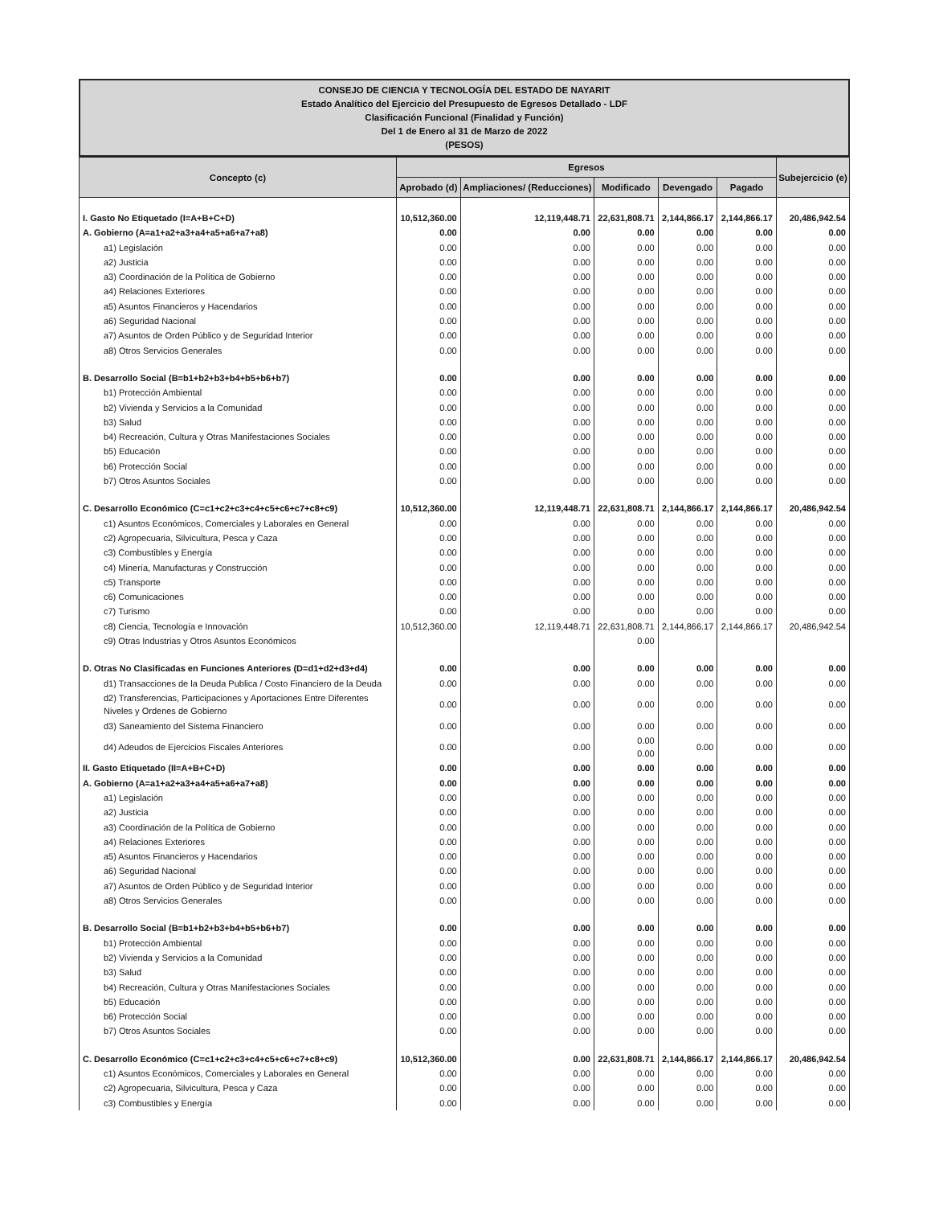CONSEJO DE CIENCIA Y TECNOLOGÍA DEL ESTADO DE NAYARIT
Estado Analítico del Ejercicio del Presupuesto de Egresos Detallado - LDF
Clasificación Funcional (Finalidad y Función)
Del 1 de Enero al 31 de Marzo de 2022
(PESOS)
| Concepto (c) | Egresos | | | | | Subejercicio (e) |
| --- | --- | --- | --- | --- | --- | --- |
| | Aprobado (d) | Ampliaciones/ (Reducciones) | Modificado | Devengado | Pagado | |
| I. Gasto No Etiquetado (I=A+B+C+D) | 10,512,360.00 | 12,119,448.71 | 22,631,808.71 | 2,144,866.17 | 2,144,866.17 | 20,486,942.54 |
| A. Gobierno (A=a1+a2+a3+a4+a5+a6+a7+a8) | 0.00 | 0.00 | 0.00 | 0.00 | 0.00 | 0.00 |
| a1) Legislación | 0.00 | 0.00 | 0.00 | 0.00 | 0.00 | 0.00 |
| a2) Justicia | 0.00 | 0.00 | 0.00 | 0.00 | 0.00 | 0.00 |
| a3) Coordinación de la Política de Gobierno | 0.00 | 0.00 | 0.00 | 0.00 | 0.00 | 0.00 |
| a4) Relaciones Exteriores | 0.00 | 0.00 | 0.00 | 0.00 | 0.00 | 0.00 |
| a5) Asuntos Financieros y Hacendarios | 0.00 | 0.00 | 0.00 | 0.00 | 0.00 | 0.00 |
| a6) Seguridad Nacional | 0.00 | 0.00 | 0.00 | 0.00 | 0.00 | 0.00 |
| a7) Asuntos de Orden Público y de Seguridad Interior | 0.00 | 0.00 | 0.00 | 0.00 | 0.00 | 0.00 |
| a8) Otros Servicios Generales | 0.00 | 0.00 | 0.00 | 0.00 | 0.00 | 0.00 |
| B. Desarrollo Social (B=b1+b2+b3+b4+b5+b6+b7) | 0.00 | 0.00 | 0.00 | 0.00 | 0.00 | 0.00 |
| b1) Protección Ambiental | 0.00 | 0.00 | 0.00 | 0.00 | 0.00 | 0.00 |
| b2) Vivienda y Servicios a la Comunidad | 0.00 | 0.00 | 0.00 | 0.00 | 0.00 | 0.00 |
| b3) Salud | 0.00 | 0.00 | 0.00 | 0.00 | 0.00 | 0.00 |
| b4) Recreación, Cultura y Otras Manifestaciones Sociales | 0.00 | 0.00 | 0.00 | 0.00 | 0.00 | 0.00 |
| b5) Educación | 0.00 | 0.00 | 0.00 | 0.00 | 0.00 | 0.00 |
| b6) Protección Social | 0.00 | 0.00 | 0.00 | 0.00 | 0.00 | 0.00 |
| b7) Otros Asuntos Sociales | 0.00 | 0.00 | 0.00 | 0.00 | 0.00 | 0.00 |
| C. Desarrollo Económico (C=c1+c2+c3+c4+c5+c6+c7+c8+c9) | 10,512,360.00 | 12,119,448.71 | 22,631,808.71 | 2,144,866.17 | 2,144,866.17 | 20,486,942.54 |
| c1) Asuntos Económicos, Comerciales y Laborales en General | 0.00 | 0.00 | 0.00 | 0.00 | 0.00 | 0.00 |
| c2) Agropecuaria, Silvicultura, Pesca y Caza | 0.00 | 0.00 | 0.00 | 0.00 | 0.00 | 0.00 |
| c3) Combustibles y Energía | 0.00 | 0.00 | 0.00 | 0.00 | 0.00 | 0.00 |
| c4) Minería, Manufacturas y Construcción | 0.00 | 0.00 | 0.00 | 0.00 | 0.00 | 0.00 |
| c5) Transporte | 0.00 | 0.00 | 0.00 | 0.00 | 0.00 | 0.00 |
| c6) Comunicaciones | 0.00 | 0.00 | 0.00 | 0.00 | 0.00 | 0.00 |
| c7) Turismo | 0.00 | 0.00 | 0.00 | 0.00 | 0.00 | 0.00 |
| c8) Ciencia, Tecnología e Innovación | 10,512,360.00 | 12,119,448.71 | 22,631,808.71 | 2,144,866.17 | 2,144,866.17 | 20,486,942.54 |
| c9) Otras Industrias y Otros Asuntos Económicos | | | 0.00 | | | |
| D. Otras No Clasificadas en Funciones Anteriores (D=d1+d2+d3+d4) | 0.00 | 0.00 | 0.00 | 0.00 | 0.00 | 0.00 |
| d1) Transacciones de la Deuda Publica / Costo Financiero de la Deuda | 0.00 | 0.00 | 0.00 | 0.00 | 0.00 | 0.00 |
| d2) Transferencias, Participaciones y Aportaciones Entre Diferentes Niveles y Ordenes de Gobierno | 0.00 | 0.00 | 0.00 | 0.00 | 0.00 | 0.00 |
| d3) Saneamiento del Sistema Financiero | 0.00 | 0.00 | 0.00 | 0.00 | 0.00 | 0.00 |
| d4) Adeudos de Ejercicios Fiscales Anteriores | 0.00 | 0.00 | 0.00 0.00 | 0.00 | 0.00 | 0.00 |
| II. Gasto Etiquetado (II=A+B+C+D) | 0.00 | 0.00 | 0.00 | 0.00 | 0.00 | 0.00 |
| A. Gobierno (A=a1+a2+a3+a4+a5+a6+a7+a8) | 0.00 | 0.00 | 0.00 | 0.00 | 0.00 | 0.00 |
| a1) Legislación | 0.00 | 0.00 | 0.00 | 0.00 | 0.00 | 0.00 |
| a2) Justicia | 0.00 | 0.00 | 0.00 | 0.00 | 0.00 | 0.00 |
| a3) Coordinación de la Política de Gobierno | 0.00 | 0.00 | 0.00 | 0.00 | 0.00 | 0.00 |
| a4) Relaciones Exteriores | 0.00 | 0.00 | 0.00 | 0.00 | 0.00 | 0.00 |
| a5) Asuntos Financieros y Hacendarios | 0.00 | 0.00 | 0.00 | 0.00 | 0.00 | 0.00 |
| a6) Seguridad Nacional | 0.00 | 0.00 | 0.00 | 0.00 | 0.00 | 0.00 |
| a7) Asuntos de Orden Público y de Seguridad Interior | 0.00 | 0.00 | 0.00 | 0.00 | 0.00 | 0.00 |
| a8) Otros Servicios Generales | 0.00 | 0.00 | 0.00 | 0.00 | 0.00 | 0.00 |
| B. Desarrollo Social (B=b1+b2+b3+b4+b5+b6+b7) | 0.00 | 0.00 | 0.00 | 0.00 | 0.00 | 0.00 |
| b1) Protección Ambiental | 0.00 | 0.00 | 0.00 | 0.00 | 0.00 | 0.00 |
| b2) Vivienda y Servicios a la Comunidad | 0.00 | 0.00 | 0.00 | 0.00 | 0.00 | 0.00 |
| b3) Salud | 0.00 | 0.00 | 0.00 | 0.00 | 0.00 | 0.00 |
| b4) Recreación, Cultura y Otras Manifestaciones Sociales | 0.00 | 0.00 | 0.00 | 0.00 | 0.00 | 0.00 |
| b5) Educación | 0.00 | 0.00 | 0.00 | 0.00 | 0.00 | 0.00 |
| b6) Protección Social | 0.00 | 0.00 | 0.00 | 0.00 | 0.00 | 0.00 |
| b7) Otros Asuntos Sociales | 0.00 | 0.00 | 0.00 | 0.00 | 0.00 | 0.00 |
| C. Desarrollo Económico (C=c1+c2+c3+c4+c5+c6+c7+c8+c9) | 10,512,360.00 | 0.00 | 22,631,808.71 | 2,144,866.17 | 2,144,866.17 | 20,486,942.54 |
| c1) Asuntos Económicos, Comerciales y Laborales en General | 0.00 | 0.00 | 0.00 | 0.00 | 0.00 | 0.00 |
| c2) Agropecuaria, Silvicultura, Pesca y Caza | 0.00 | 0.00 | 0.00 | 0.00 | 0.00 | 0.00 |
| c3) Combustibles y Energía | 0.00 | 0.00 | 0.00 | 0.00 | 0.00 | 0.00 |